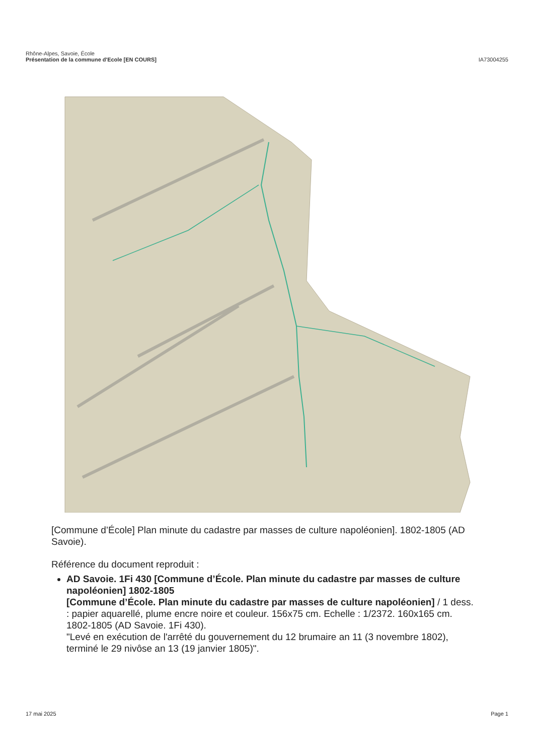Rhône-Alpes, Savoie, École
Présentation de la commune d'Ecole [EN COURS]
IA73004255
[Commune d’École] Plan minute du cadastre par masses de culture napoléonien]. 1802-1805 (AD Savoie).
Référence du document reproduit :
AD Savoie. 1Fi 430 [Commune d’École. Plan minute du cadastre par masses de culture napoléonien] 1802-1805
[Commune d’École. Plan minute du cadastre par masses de culture napoléonien] / 1 dess. : papier aquarellé, plume encre noire et couleur. 156x75 cm. Echelle : 1/2372. 160x165 cm. 1802-1805 (AD Savoie. 1Fi 430).
"Levé en exécution de l'arrêté du gouvernement du 12 brumaire an 11 (3 novembre 1802), terminé le 29 nivôse an 13 (19 janvier 1805)".
17 mai 2025 Page 1